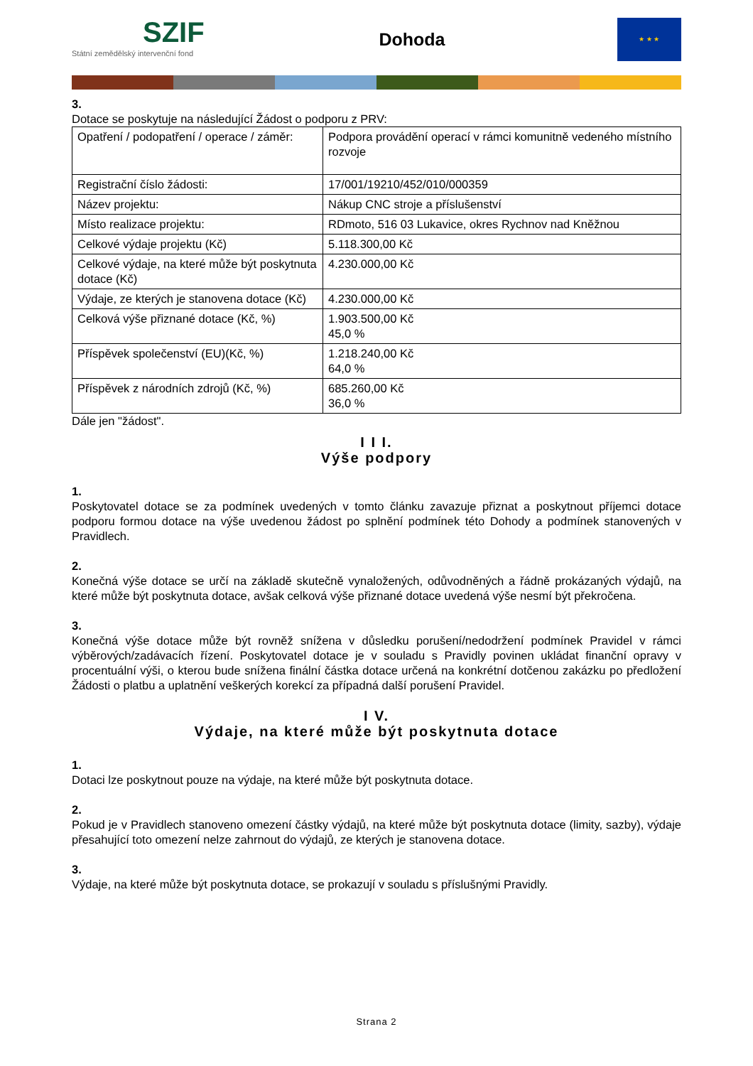SZIF
Státní zemědělský intervenční fond
Dohoda
★ ★ ★
3.
Dotace se poskytuje na následující Žádost o podporu z PRV:
| Opatření / podopatření / operace / záměr: | Podpora provádění operací v rámci komunitně vedeného místního rozvoje |
| Registrační číslo žádosti: | 17/001/19210/452/010/000359 |
| Název projektu: | Nákup CNC stroje a příslušenství |
| Místo realizace projektu: | RDmoto, 516 03 Lukavice, okres Rychnov nad Kněžnou |
| Celkové výdaje projektu (Kč) | 5.118.300,00 Kč |
| Celkové výdaje, na které může být poskytnuta dotace (Kč) | 4.230.000,00 Kč |
| Výdaje, ze kterých je stanovena dotace (Kč) | 4.230.000,00 Kč |
| Celková výše přiznané dotace (Kč, %) | 1.903.500,00 Kč 45,0 % |
| Příspěvek společenství (EU)(Kč, %) | 1.218.240,00 Kč 64,0 % |
| Příspěvek z národních zdrojů (Kč, %) | 685.260,00 Kč 36,0 % |
Dále jen "žádost".
I I I.
Výše podpory
1.
Poskytovatel dotace se za podmínek uvedených v tomto článku zavazuje přiznat a poskytnout příjemci dotace podporu formou dotace na výše uvedenou žádost po splnění podmínek této Dohody a podmínek stanovených v Pravidlech.
2.
Konečná výše dotace se určí na základě skutečně vynaložených, odůvodněných a řádně prokázaných výdajů, na které může být poskytnuta dotace, avšak celková výše přiznané dotace uvedená výše nesmí být překročena.
3.
Konečná výše dotace může být rovněž snížena v důsledku porušení/nedodržení podmínek Pravidel v rámci výběrových/zadávacích řízení. Poskytovatel dotace je v souladu s Pravidly povinen ukládat finanční opravy v procentuální výši, o kterou bude snížena finální částka dotace určená na konkrétní dotčenou zakázku po předložení Žádosti o platbu a uplatnění veškerých korekcí za případná další porušení Pravidel.
I V.
Výdaje, na které může být poskytnuta dotace
1.
Dotaci lze poskytnout pouze na výdaje, na které může být poskytnuta dotace.
2.
Pokud je v Pravidlech stanoveno omezení částky výdajů, na které může být poskytnuta dotace (limity, sazby), výdaje přesahující toto omezení nelze zahrnout do výdajů, ze kterých je stanovena dotace.
3.
Výdaje, na které může být poskytnuta dotace, se prokazují v souladu s příslušnými Pravidly.
Strana 2